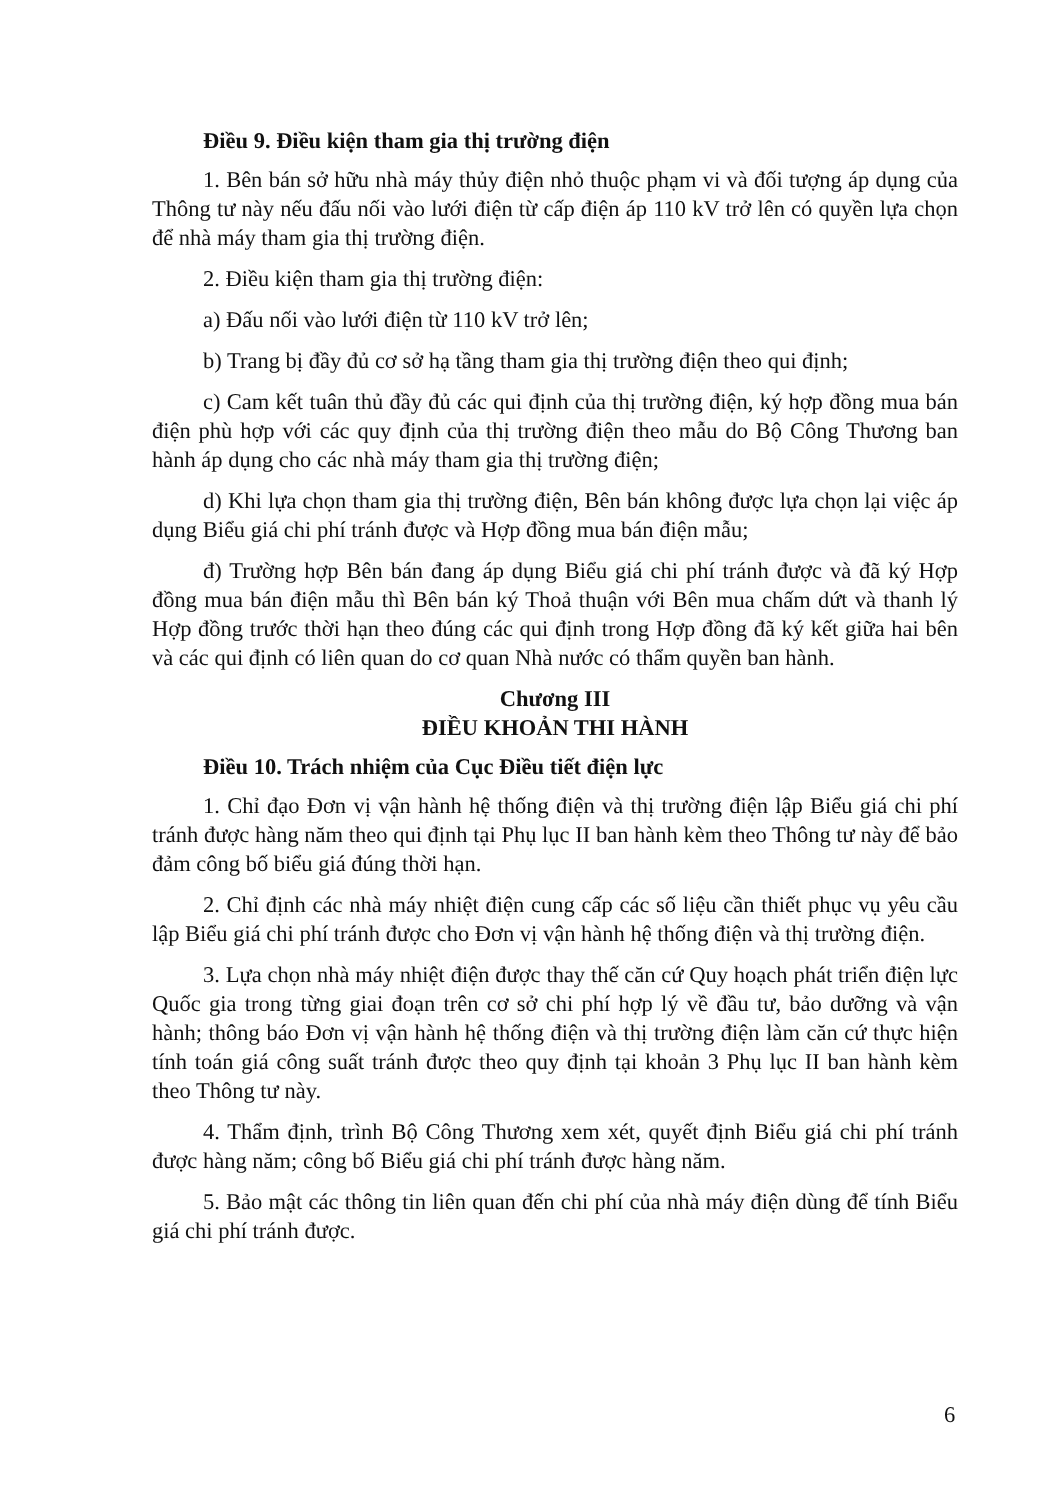Điều 9. Điều kiện tham gia thị trường điện
1. Bên bán sở hữu nhà máy thủy điện nhỏ thuộc phạm vi và đối tượng áp dụng của Thông tư này nếu đấu nối vào lưới điện từ cấp điện áp 110 kV trở lên có quyền lựa chọn để nhà máy tham gia thị trường điện.
2. Điều kiện tham gia thị trường điện:
a) Đấu nối vào lưới điện từ 110 kV trở lên;
b) Trang bị đầy đủ cơ sở hạ tầng tham gia thị trường điện theo qui định;
c) Cam kết tuân thủ đầy đủ các qui định của thị trường điện, ký hợp đồng mua bán điện phù hợp với các quy định của thị trường điện theo mẫu do Bộ Công Thương ban hành áp dụng cho các nhà máy tham gia thị trường điện;
d) Khi lựa chọn tham gia thị trường điện, Bên bán không được lựa chọn lại việc áp dụng Biểu giá chi phí tránh được và Hợp đồng mua bán điện mẫu;
đ) Trường hợp Bên bán đang áp dụng Biểu giá chi phí tránh được và đã ký Hợp đồng mua bán điện mẫu thì Bên bán ký Thoả thuận với Bên mua chấm dứt và thanh lý Hợp đồng trước thời hạn theo đúng các qui định trong Hợp đồng đã ký kết giữa hai bên và các qui định có liên quan do cơ quan Nhà nước có thẩm quyền ban hành.
Chương III
ĐIỀU KHOẢN THI HÀNH
Điều 10. Trách nhiệm của Cục Điều tiết điện lực
1. Chỉ đạo Đơn vị vận hành hệ thống điện và thị trường điện lập Biểu giá chi phí tránh được hàng năm theo qui định tại Phụ lục II ban hành kèm theo Thông tư này để bảo đảm công bố biểu giá đúng thời hạn.
2. Chỉ định các nhà máy nhiệt điện cung cấp các số liệu cần thiết phục vụ yêu cầu lập Biểu giá chi phí tránh được cho Đơn vị vận hành hệ thống điện và thị trường điện.
3. Lựa chọn nhà máy nhiệt điện được thay thế căn cứ Quy hoạch phát triển điện lực Quốc gia trong từng giai đoạn trên cơ sở chi phí hợp lý về đầu tư, bảo dưỡng và vận hành; thông báo Đơn vị vận hành hệ thống điện và thị trường điện làm căn cứ thực hiện tính toán giá công suất tránh được theo quy định tại khoản 3 Phụ lục II ban hành kèm theo Thông tư này.
4. Thẩm định, trình Bộ Công Thương xem xét, quyết định Biểu giá chi phí tránh được hàng năm; công bố Biểu giá chi phí tránh được hàng năm.
5. Bảo mật các thông tin liên quan đến chi phí của nhà máy điện dùng để tính Biểu giá chi phí tránh được.
6